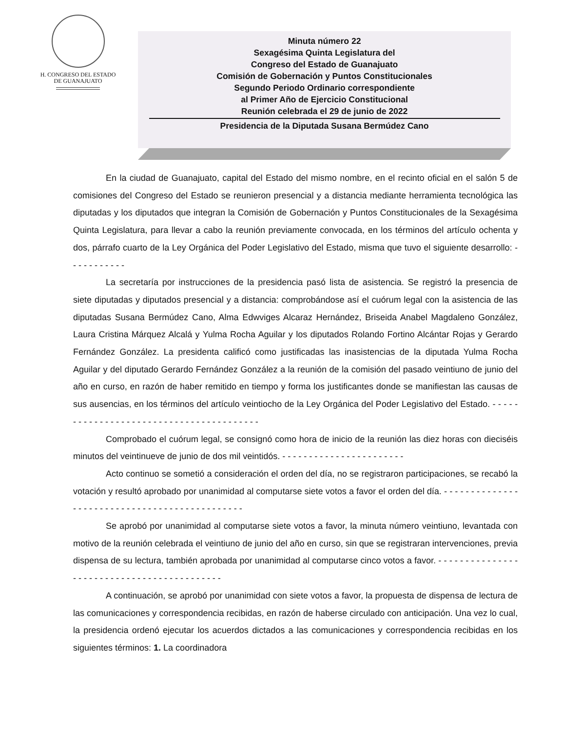H. CONGRESO DEL ESTADO
DE GUANAJUATO
Minuta número 22
Sexagésima Quinta Legislatura del
Congreso del Estado de Guanajuato
Comisión de Gobernación y Puntos Constitucionales
Segundo Periodo Ordinario correspondiente
al Primer Año de Ejercicio Constitucional
Reunión celebrada el 29 de junio de 2022
Presidencia de la Diputada Susana Bermúdez Cano
En la ciudad de Guanajuato, capital del Estado del mismo nombre, en el recinto oficial en el salón 5 de comisiones del Congreso del Estado se reunieron presencial y a distancia mediante herramienta tecnológica las diputadas y los diputados que integran la Comisión de Gobernación y Puntos Constitucionales de la Sexagésima Quinta Legislatura, para llevar a cabo la reunión previamente convocada, en los términos del artículo ochenta y dos, párrafo cuarto de la Ley Orgánica del Poder Legislativo del Estado, misma que tuvo el siguiente desarrollo: - - - - - - - - - - -
La secretaría por instrucciones de la presidencia pasó lista de asistencia. Se registró la presencia de siete diputadas y diputados presencial y a distancia: comprobándose así el cuórum legal con la asistencia de las diputadas Susana Bermúdez Cano, Alma Edwviges Alcaraz Hernández, Briseida Anabel Magdaleno González, Laura Cristina Márquez Alcalá y Yulma Rocha Aguilar y los diputados Rolando Fortino Alcántar Rojas y Gerardo Fernández González. La presidenta calificó como justificadas las inasistencias de la diputada Yulma Rocha Aguilar y del diputado Gerardo Fernández González a la reunión de la comisión del pasado veintiuno de junio del año en curso, en razón de haber remitido en tiempo y forma los justificantes donde se manifiestan las causas de sus ausencias, en los términos del artículo veintiocho de la Ley Orgánica del Poder Legislativo del Estado. - - - - - - - - - - - - - - - - - - - - - - - - - - - - - - - - - - - - - - - -
Comprobado el cuórum legal, se consignó como hora de inicio de la reunión las diez horas con dieciséis minutos del veintinueve de junio de dos mil veintidós. - - - - - - - - - - - - - - - - - - - - - - -
Acto continuo se sometió a consideración el orden del día, no se registraron participaciones, se recabó la votación y resultó aprobado por unanimidad al computarse siete votos a favor el orden del día. - - - - - - - - - - - - - - - - - - - - - - - - - - - - - - - - - - - - - - - - - - - - - -
Se aprobó por unanimidad al computarse siete votos a favor, la minuta número veintiuno, levantada con motivo de la reunión celebrada el veintiuno de junio del año en curso, sin que se registraran intervenciones, previa dispensa de su lectura, también aprobada por unanimidad al computarse cinco votos a favor. - - - - - - - - - - - - - - - - - - - - - - - - - - - - - - - - - - - - - - - - - - -
A continuación, se aprobó por unanimidad con siete votos a favor, la propuesta de dispensa de lectura de las comunicaciones y correspondencia recibidas, en razón de haberse circulado con anticipación. Una vez lo cual, la presidencia ordenó ejecutar los acuerdos dictados a las comunicaciones y correspondencia recibidas en los siguientes términos: 1. La coordinadora